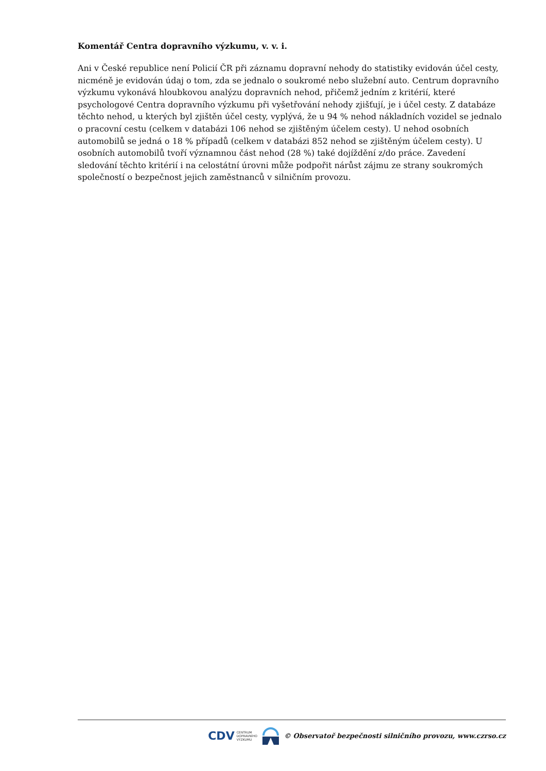Komentář Centra dopravního výzkumu, v. v. i.
Ani v České republice není Policií ČR při záznamu dopravní nehody do statistiky evidován účel cesty, nicméně je evidován údaj o tom, zda se jednalo o soukromé nebo služební auto. Centrum dopravního výzkumu vykonává hloubkovou analýzu dopravních nehod, přičemž jedním z kritérií, které psychologové Centra dopravního výzkumu při vyšetřování nehody zjišťují, je i účel cesty. Z databáze těchto nehod, u kterých byl zjištěn účel cesty, vyplývá, že u 94 % nehod nákladních vozidel se jednalo o pracovní cestu (celkem v databázi 106 nehod se zjištěným účelem cesty). U nehod osobních automobilů se jedná o 18 % případů (celkem v databázi 852 nehod se zjištěným účelem cesty). U osobních automobilů tvoří významnou část nehod (28 %) také dojíždění z/do práce. Zavedení sledování těchto kritérií i na celostátní úrovni může podpořit nárůst zájmu ze strany soukromých společností o bezpečnost jejich zaměstnanců v silničním provozu.
CDV CENTRUM
DOPRAVNÍHO
VÝZKUMU
© Observatoř bezpečnosti silničního provozu, www.czrso.cz